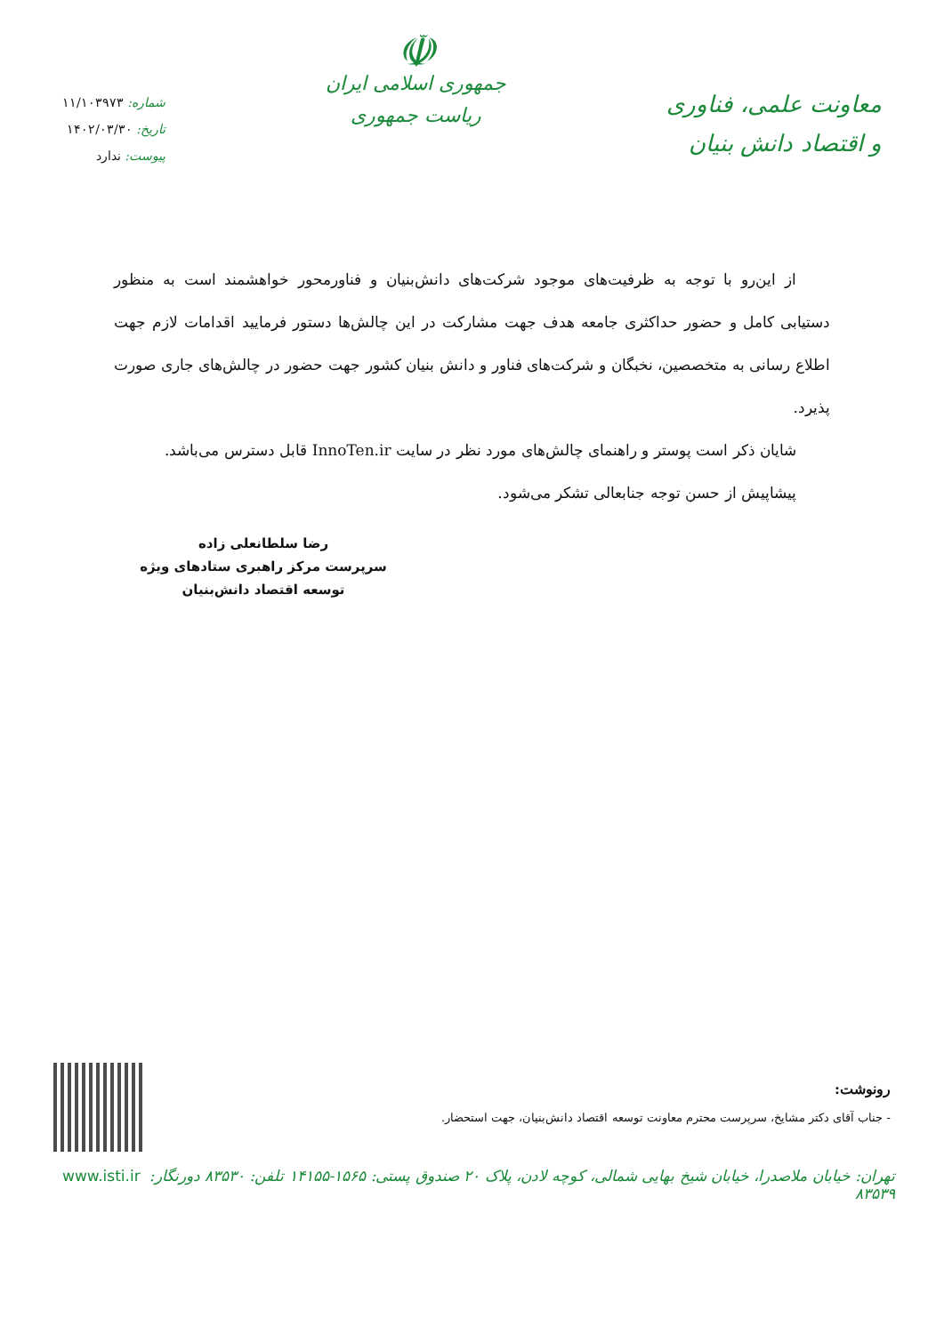معاونت علمی، فناوری
و اقتصاد دانش بنیان
☫
جمهوری اسلامی ایران
ریاست جمهوری
شماره: ۱۱/۱۰۳۹۷۳
تاریخ: ۱۴۰۲/۰۳/۳۰
پیوست: ندارد
از این‌رو با توجه به ظرفیت‌های موجود شرکت‌های دانش‌بنیان و فناورمحور خواهشمند است به منظور دستیابی کامل و حضور حداکثری جامعه هدف جهت مشارکت در این چالش‌ها دستور فرمایید اقدامات لازم جهت اطلاع رسانی به متخصصین، نخبگان و شرکت‌های فناور و دانش بنیان کشور جهت حضور در چالش‌های جاری صورت پذیرد.
شایان ذکر است پوستر و راهنمای چالش‌های مورد نظر در سایت InnoTen.ir قابل دسترس می‌باشد.
پیشاپیش از حسن توجه جنابعالی تشکر می‌شود.
رضا سلطانعلی زاده
سرپرست مرکز راهبری ستادهای ویژه
توسعه اقتصاد دانش‌بنیان
رونوشت:
- جناب آقای دکتر مشایخ، سرپرست محترم معاونت توسعه اقتصاد دانش‌بنیان، جهت استحضار.
تهران: خیابان ملاصدرا، خیابان شیخ بهایی شمالی، کوچه لادن، پلاک ۲۰ صندوق پستی: ۱۵۶۵-۱۴۱۵۵ تلفن: ۸۳۵۳۰ دورنگار: ۸۳۵۳۹ www.isti.ir